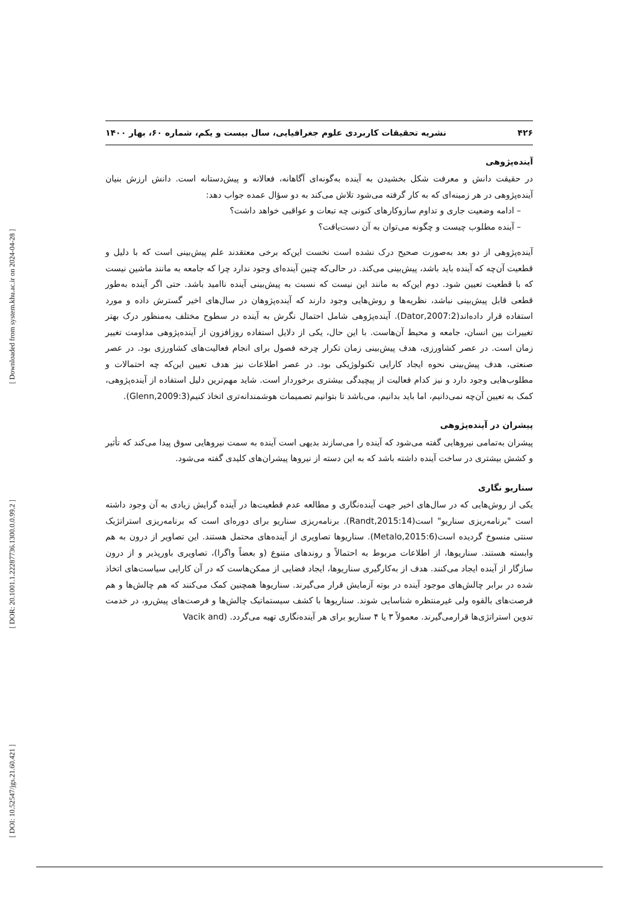[ Downloaded from system.khu.ac.ir on 2024-04-28 ]
[ DOR: 20.1001.1.22287736.1300.0.0.99.2 ]
[ DOI: 10.52547/jgs.21.60.421 ]
۴۲۶ نشریه تحقیقات کاربردی علوم جغرافیایی، سال بیست و یکم، شماره ۶۰، بهار ۱۴۰۰
آینده‌پژوهی
در حقیقت دانش و معرفت شکل بخشیدن به آینده به‌گونه‌ای آگاهانه، فعالانه و پیش‌دستانه است. دانش ارزش بنیان آینده‌پژوهی در هر زمینه‌ای که به کار گرفته می‌شود تلاش می‌کند به دو سؤال عمده جواب دهد:
– ادامه وضعیت جاری و تداوم سازوکارهای کنونی چه تبعات و عواقبی خواهد داشت؟
– آینده مطلوب چیست و چگونه می‌توان به آن دست‌یافت؟
آینده‌پژوهی از دو بعد به‌صورت صحیح درک نشده است نخست این‌که برخی معتقدند علم پیش‌بینی است که با دلیل و قطعیت آن‌چه که آینده باید باشد، پیش‌بینی می‌کند. در حالی‌که چنین آینده‌ای وجود ندارد چرا که جامعه به مانند ماشین نیست که با قطعیت تعیین شود. دوم این‌که به مانند این نیست که نسبت به پیش‌بینی آینده ناامید باشد. حتی اگر آینده به‌طور قطعی قابل پیش‌بینی نباشد، نظریه‌ها و روش‌هایی وجود دارند که آینده‌پژوهان در سال‌های اخیر گسترش داده و مورد استفاده قرار داده‌اند(Dator,2007:2). آینده‌پژوهی شامل احتمال نگرش به آینده در سطوح مختلف به‌منظور درک بهتر تغییرات بین انسان، جامعه و محیط آن‌هاست. با این حال، یکی از دلایل استفاده روزافزون از آینده‌پژوهی مداومت تغییر زمان است. در عصر کشاورزی، هدف پیش‌بینی زمان تکرار چرخه فصول برای انجام فعالیت‌های کشاورزی بود. در عصر صنعتی، هدف پیش‌بینی نحوه ایجاد کارایی تکنولوژیکی بود. در عصر اطلاعات نیز هدف تعیین این‌که چه احتمالات و مطلوب‌هایی وجود دارد و نیز کدام فعالیت از پیچیدگی بیشتری برخوردار است. شاید مهم‌ترین دلیل استفاده از آینده‌پژوهی، کمک به تعیین آن‌چه نمی‌دانیم، اما باید بدانیم، می‌باشد تا بتوانیم تصمیمات هوشمندانه‌تری اتخاذ کنیم(Glenn,2009:3).
پیشران در آینده‌پژوهی
پیشران به‌تمامی نیروهایی گفته می‌شود که آینده را می‌سازند بدیهی است آینده به سمت نیروهایی سوق پیدا می‌کند که تأثیر و کشش بیشتری در ساخت آینده داشته باشد که به این دسته از نیروها پیشران‌های کلیدی گفته می‌شود.
سناریو نگاری
یکی از روش‌هایی که در سال‌های اخیر جهت آینده‌نگاری و مطالعه عدم قطعیت‌ها در آینده گرایش زیادی به آن وجود داشته است "برنامه‌ریزی سناریو" است(Randt,2015:14). برنامه‌ریزی سناریو برای دوره‌ای است که برنامه‌ریزی استراتژیک سنتی منسوخ گردیده است(Metalo,2015:6). سناریوها تصاویری از آینده‌های محتمل هستند. این تصاویر از درون به هم وابسته هستند. سناریوها، از اطلاعات مربوط به احتمالاً و روندهای متنوع (و بعضاً واگرا)، تصاویری باورپذیر و از درون سازگار از آینده ایجاد می‌کنند. هدف از به‌کارگیری سناریوها، ایجاد فضایی از ممکن‌هاست که در آن کارایی سیاست‌های اتخاذ شده در برابر چالش‌های موجود آینده در بوته آزمایش قرار می‌گیرند. سناریوها همچنین کمک می‌کنند که هم چالش‌ها و هم فرصت‌های بالقوه ولی غیرمنتظره شناسایی شوند. سناریوها با کشف سیستماتیک چالش‌ها و فرصت‌های پیش‌رو، در خدمت تدوین استراتژی‌ها قرارمی‌گیرند. معمولاً ۳ یا ۴ سناریو برای هر آینده‌نگاری تهیه می‌گردد. (Vacik and